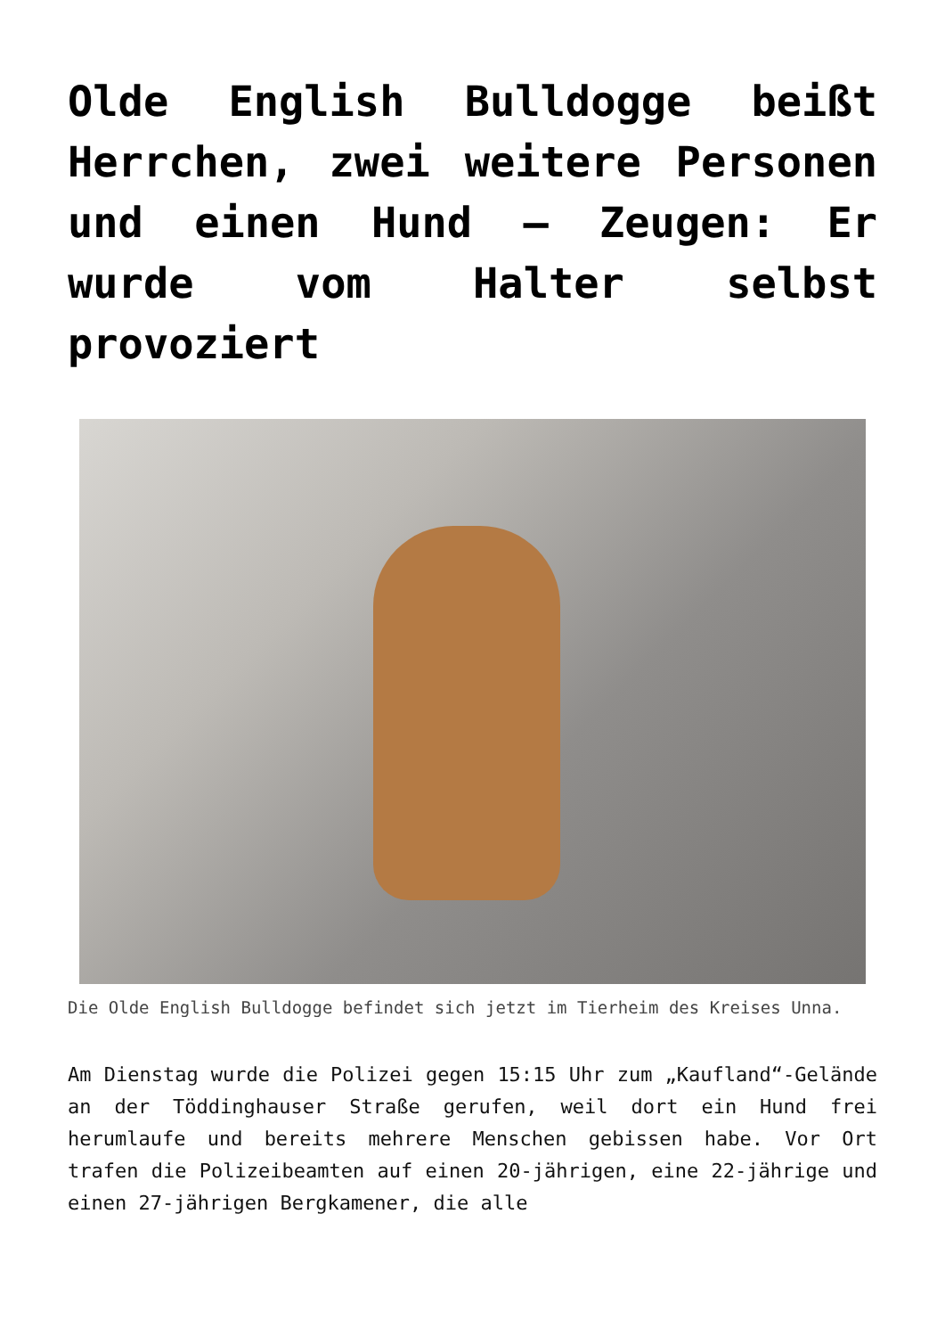Olde English Bulldogge beißt Herrchen, zwei weitere Personen und einen Hund – Zeugen: Er wurde vom Halter selbst provoziert
Die Olde English Bulldogge befindet sich jetzt im Tierheim des Kreises Unna.
Am Dienstag wurde die Polizei gegen 15:15 Uhr zum „Kaufland“-Gelände an der Töddinghauser Straße gerufen, weil dort ein Hund frei herumlaufe und bereits mehrere Menschen gebissen habe. Vor Ort trafen die Polizeibeamten auf einen 20-jährigen, eine 22-jährige und einen 27-jährigen Bergkamener, die alle